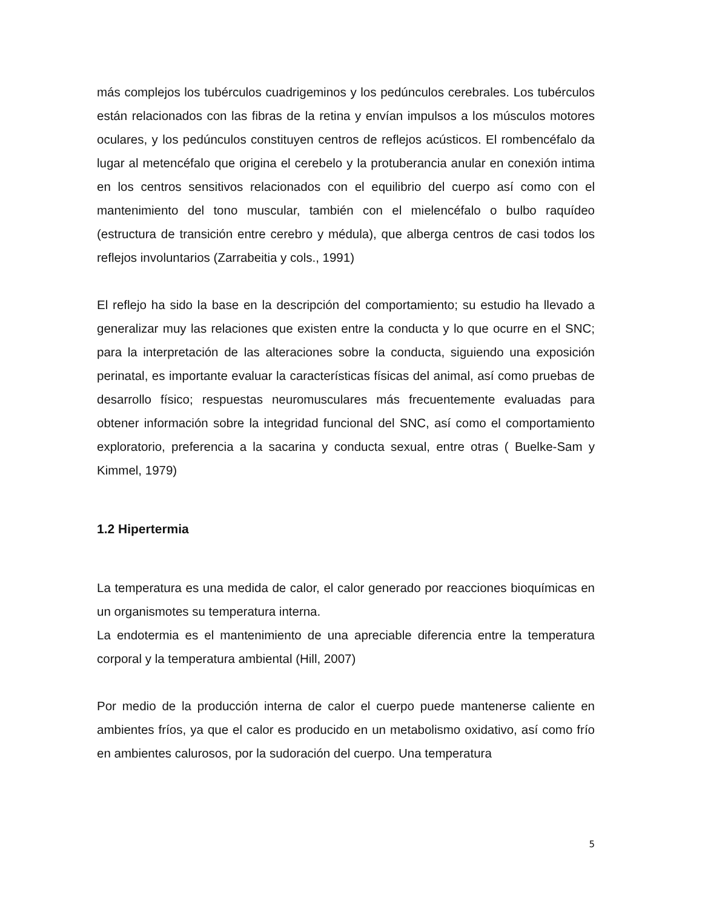más complejos los tubérculos cuadrigeminos y los pedúnculos cerebrales. Los tubérculos están relacionados con las fibras de la retina y envían impulsos a los músculos motores oculares, y los pedúnculos constituyen centros de reflejos acústicos. El rombencéfalo da lugar al metencéfalo que origina el cerebelo y la protuberancia anular en conexión intima en los centros sensitivos relacionados con el equilibrio del cuerpo así como con el mantenimiento del tono muscular, también con el mielencéfalo o bulbo raquídeo (estructura de transición entre cerebro y médula), que alberga centros de casi todos los reflejos involuntarios (Zarrabeitia y cols., 1991)
El reflejo ha sido la base en la descripción del comportamiento; su estudio ha llevado a generalizar muy las relaciones que existen entre la conducta y lo que ocurre en el SNC; para la interpretación de las alteraciones sobre la conducta, siguiendo una exposición perinatal, es importante evaluar la características físicas del animal, así como pruebas de desarrollo físico; respuestas neuromusculares más frecuentemente evaluadas para obtener información sobre la integridad funcional del SNC, así como el comportamiento exploratorio, preferencia a la sacarina y conducta sexual, entre otras ( Buelke-Sam y Kimmel, 1979)
1.2 Hipertermia
La temperatura es una medida de calor, el calor generado por reacciones bioquímicas en un organismotes su temperatura interna.
La endotermia es el mantenimiento de una apreciable diferencia entre la temperatura corporal y la temperatura ambiental (Hill, 2007)
Por medio de la producción interna de calor el cuerpo puede mantenerse caliente en ambientes fríos, ya que el calor es producido en un metabolismo oxidativo, así como frío en ambientes calurosos, por la sudoración del cuerpo. Una temperatura
5